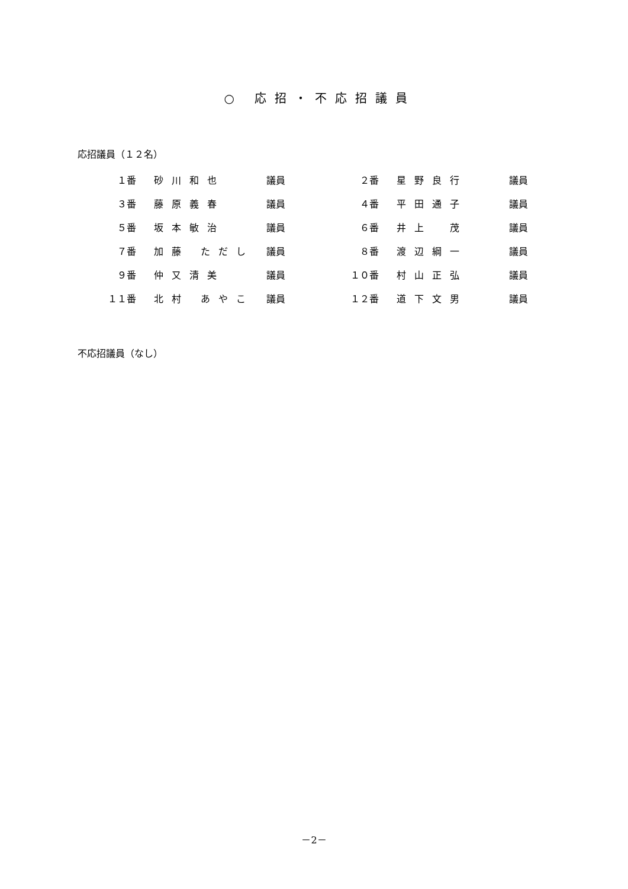○ 応招・不応招議員
応招議員（１２名）
| １番 | 砂川和也 | 議員 | ２番 | 星野良行 | 議員 |
| ３番 | 藤原義春 | 議員 | ４番 | 平田通子 | 議員 |
| ５番 | 坂本敏治 | 議員 | ６番 | 井上 茂 | 議員 |
| ７番 | 加藤 ただし | 議員 | ８番 | 渡辺綱一 | 議員 |
| ９番 | 仲又清美 | 議員 | １０番 | 村山正弘 | 議員 |
| １１番 | 北村 あやこ | 議員 | １２番 | 道下文男 | 議員 |
不応招議員（なし）
－2－